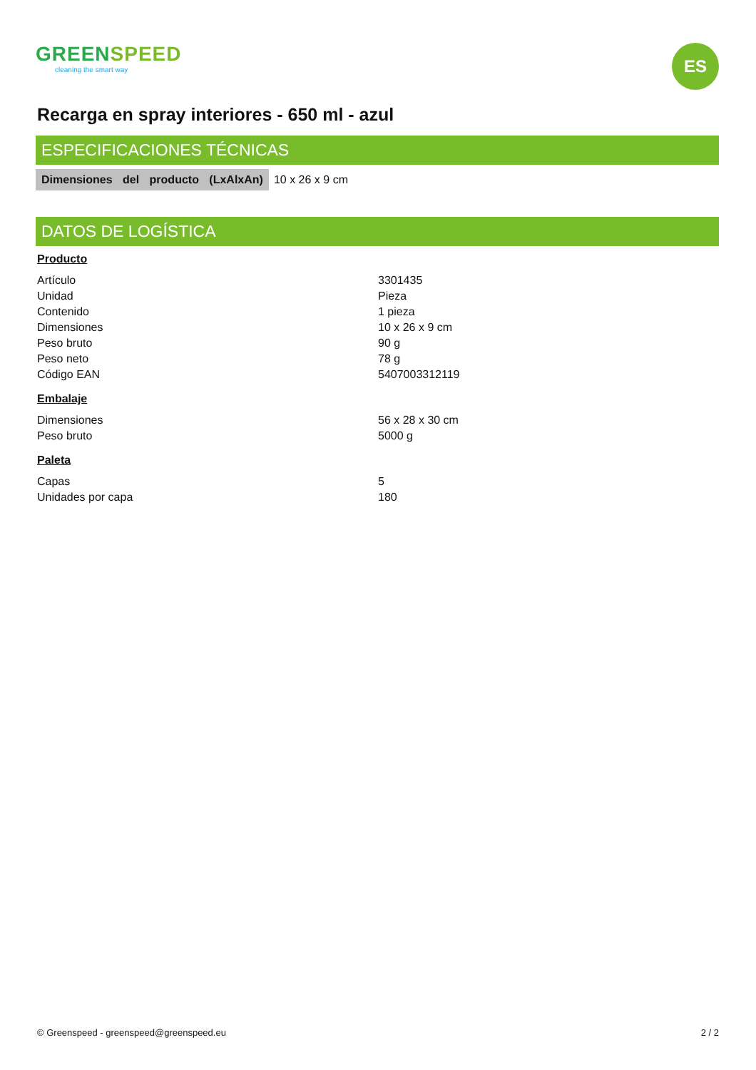GREENSPEED
cleaning the smart way
ES
Recarga en spray interiores - 650 ml - azul
ESPECIFICACIONES TÉCNICAS
Dimensiones del producto (LxAlxAn) 10 x 26 x 9 cm
DATOS DE LOGÍSTICA
Producto
| Artículo | 3301435 |
| Unidad | Pieza |
| Contenido | 1 pieza |
| Dimensiones | 10 x 26 x 9 cm |
| Peso bruto | 90 g |
| Peso neto | 78 g |
| Código EAN | 5407003312119 |
Embalaje
| Dimensiones | 56 x 28 x 30 cm |
| Peso bruto | 5000 g |
Paleta
| Capas | 5 |
| Unidades por capa | 180 |
© Greenspeed - greenspeed@greenspeed.eu 2 / 2